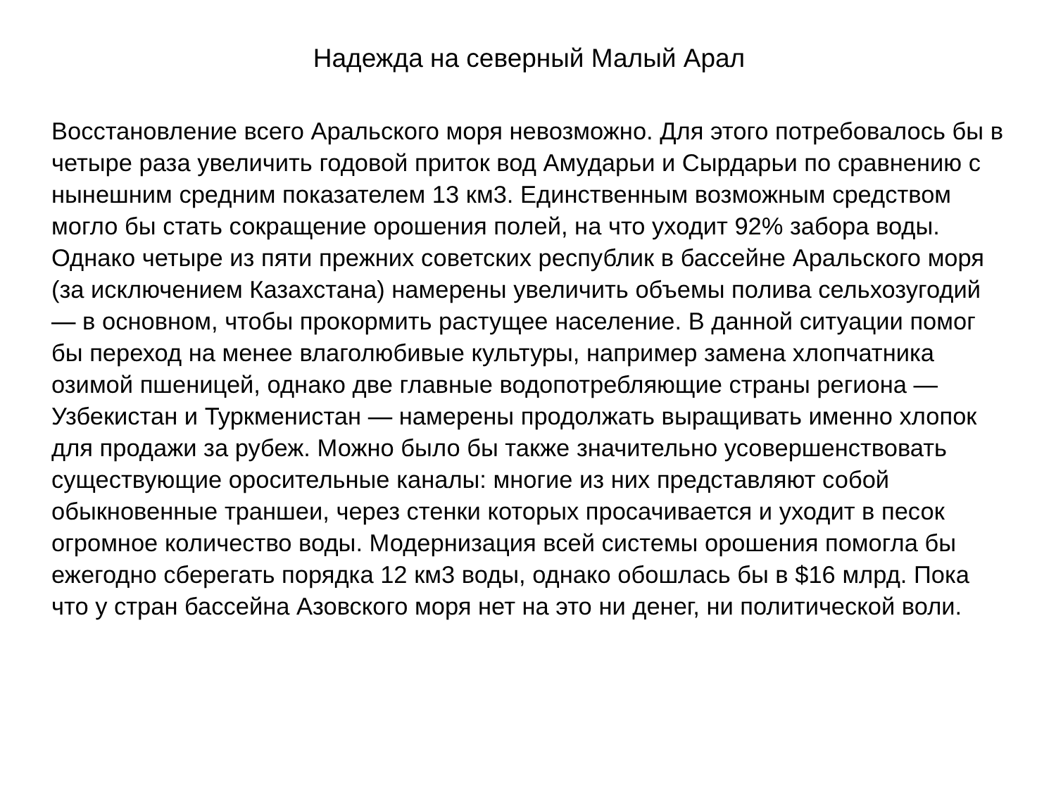Надежда на северный Малый Арал
Восстановление всего Аральского моря невозможно. Для этого потребовалось бы в четыре раза увеличить годовой приток вод Амударьи и Сырдарьи по сравнению с нынешним средним показателем 13 км3. Единственным возможным средством могло бы стать сокращение орошения полей, на что уходит 92% забора воды. Однако четыре из пяти прежних советских республик в бассейне Аральского моря (за исключением Казахстана) намерены увеличить объемы полива сельхозугодий — в основном, чтобы прокормить растущее население. В данной ситуации помог бы переход на менее влаголюбивые культуры, например замена хлопчатника озимой пшеницей, однако две главные водопотребляющие страны региона — Узбекистан и Туркменистан — намерены продолжать выращивать именно хлопок для продажи за рубеж. Можно было бы также значительно усовершенствовать существующие оросительные каналы: многие из них представляют собой обыкновенные траншеи, через стенки которых просачивается и уходит в песок огромное количество воды. Модернизация всей системы орошения помогла бы ежегодно сберегать порядка 12 км3 воды, однако обошлась бы в $16 млрд. Пока что у стран бассейна Азовского моря нет на это ни денег, ни политической воли.